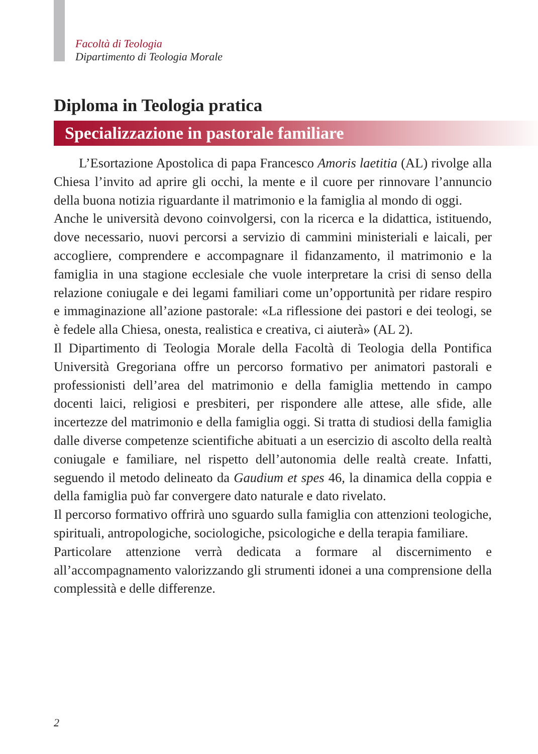Facoltà di Teologia
Dipartimento di Teologia Morale
Diploma in Teologia pratica
Specializzazione in pastorale familiare
L’Esortazione Apostolica di papa Francesco Amoris laetitia (AL) rivolge alla Chiesa l’invito ad aprire gli occhi, la mente e il cuore per rinnovare l’annuncio della buona notizia riguardante il matrimonio e la famiglia al mondo di oggi.
Anche le università devono coinvolgersi, con la ricerca e la didattica, istituendo, dove necessario, nuovi percorsi a servizio di cammini ministeriali e laicali, per accogliere, comprendere e accompagnare il fidanzamento, il matrimonio e la famiglia in una stagione ecclesiale che vuole interpretare la crisi di senso della relazione coniugale e dei legami familiari come un’opportunità per ridare respiro e immaginazione all’azione pastorale: «La riflessione dei pastori e dei teologi, se è fedele alla Chiesa, onesta, realistica e creativa, ci aiuterà» (AL 2).
Il Dipartimento di Teologia Morale della Facoltà di Teologia della Pontifica Università Gregoriana offre un percorso formativo per animatori pastorali e professionisti dell’area del matrimonio e della famiglia mettendo in campo docenti laici, religiosi e presbiteri, per rispondere alle attese, alle sfide, alle incertezze del matrimonio e della famiglia oggi. Si tratta di studiosi della famiglia dalle diverse competenze scientifiche abituati a un esercizio di ascolto della realtà coniugale e familiare, nel rispetto dell’autonomia delle realtà create. Infatti, seguendo il metodo delineato da Gaudium et spes 46, la dinamica della coppia e della famiglia può far convergere dato naturale e dato rivelato.
Il percorso formativo offrirà uno sguardo sulla famiglia con attenzioni teologiche, spirituali, antropologiche, sociologiche, psicologiche e della terapia familiare.
Particolare attenzione verrà dedicata a formare al discernimento e all’accompagnamento valorizzando gli strumenti idonei a una comprensione della complessità e delle differenze.
2